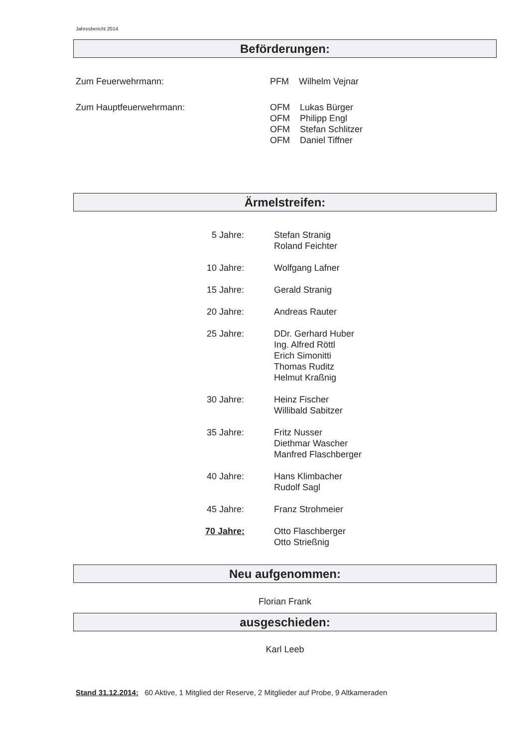Jahresbericht 2014
Beförderungen:
Zum Feuerwehrmann: PFM Wilhelm Vejnar
Zum Hauptfeuerwehrmann:
OFM Lukas Bürger
OFM Philipp Engl
OFM Stefan Schlitzer
OFM Daniel Tiffner
Ärmelstreifen:
5 Jahre:
Stefan Stranig
Roland Feichter
10 Jahre:
Wolfgang Lafner
15 Jahre:
Gerald Stranig
20 Jahre:
Andreas Rauter
25 Jahre:
DDr. Gerhard Huber
Ing. Alfred Röttl
Erich Simonitti
Thomas Ruditz
Helmut Kraßnig
30 Jahre:
Heinz Fischer
Willibald Sabitzer
35 Jahre:
Fritz Nusser
Diethmar Wascher
Manfred Flaschberger
40 Jahre:
Hans Klimbacher
Rudolf Sagl
45 Jahre:
Franz Strohmeier
70 Jahre:
Otto Flaschberger
Otto Strießnig
Neu aufgenommen:
Florian Frank
ausgeschieden:
Karl Leeb
Stand 31.12.2014: 60 Aktive, 1 Mitglied der Reserve, 2 Mitglieder auf Probe, 9 Altkameraden